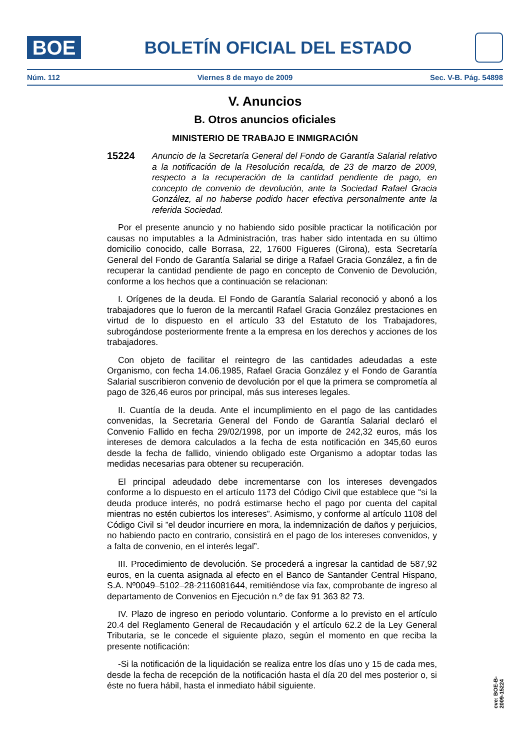BOE
BOLETÍN OFICIAL DEL ESTADO
Núm. 112 Viernes 8 de mayo de 2009 Sec. V-B. Pág. 54898
V. Anuncios
B. Otros anuncios oficiales
MINISTERIO DE TRABAJO E INMIGRACIÓN
15224 Anuncio de la Secretaría General del Fondo de Garantía Salarial relativo a la notificación de la Resolución recaída, de 23 de marzo de 2009, respecto a la recuperación de la cantidad pendiente de pago, en concepto de convenio de devolución, ante la Sociedad Rafael Gracia González, al no haberse podido hacer efectiva personalmente ante la referida Sociedad.
Por el presente anuncio y no habiendo sido posible practicar la notificación por causas no imputables a la Administración, tras haber sido intentada en su último domicilio conocido, calle Borrasa, 22, 17600 Figueres (Girona), esta Secretaría General del Fondo de Garantía Salarial se dirige a Rafael Gracia González, a fin de recuperar la cantidad pendiente de pago en concepto de Convenio de Devolución, conforme a los hechos que a continuación se relacionan:
I. Orígenes de la deuda. El Fondo de Garantía Salarial reconoció y abonó a los trabajadores que lo fueron de la mercantil Rafael Gracia González prestaciones en virtud de lo dispuesto en el artículo 33 del Estatuto de los Trabajadores, subrogándose posteriormente frente a la empresa en los derechos y acciones de los trabajadores.
Con objeto de facilitar el reintegro de las cantidades adeudadas a este Organismo, con fecha 14.06.1985, Rafael Gracia González y el Fondo de Garantía Salarial suscribieron convenio de devolución por el que la primera se comprometía al pago de 326,46 euros por principal, más sus intereses legales.
II. Cuantía de la deuda. Ante el incumplimiento en el pago de las cantidades convenidas, la Secretaria General del Fondo de Garantía Salarial declaró el Convenio Fallido en fecha 29/02/1998, por un importe de 242,32 euros, más los intereses de demora calculados a la fecha de esta notificación en 345,60 euros desde la fecha de fallido, viniendo obligado este Organismo a adoptar todas las medidas necesarias para obtener su recuperación.
El principal adeudado debe incrementarse con los intereses devengados conforme a lo dispuesto en el artículo 1173 del Código Civil que establece que “si la deuda produce interés, no podrá estimarse hecho el pago por cuenta del capital mientras no estén cubiertos los intereses”. Asimismo, y conforme al artículo 1108 del Código Civil si ”el deudor incurriere en mora, la indemnización de daños y perjuicios, no habiendo pacto en contrario, consistirá en el pago de los intereses convenidos, y a falta de convenio, en el interés legal”.
III. Procedimiento de devolución. Se procederá a ingresar la cantidad de 587,92 euros, en la cuenta asignada al efecto en el Banco de Santander Central Hispano, S.A. Nº0049–5102–28-2116081644, remitiéndose vía fax, comprobante de ingreso al departamento de Convenios en Ejecución n.º de fax 91 363 82 73.
IV. Plazo de ingreso en periodo voluntario. Conforme a lo previsto en el artículo 20.4 del Reglamento General de Recaudación y el artículo 62.2 de la Ley General Tributaria, se le concede el siguiente plazo, según el momento en que reciba la presente notificación:
-Si la notificación de la liquidación se realiza entre los días uno y 15 de cada mes, desde la fecha de recepción de la notificación hasta el día 20 del mes posterior o, si éste no fuera hábil, hasta el inmediato hábil siguiente.
cve: BOE-B-2009-15224